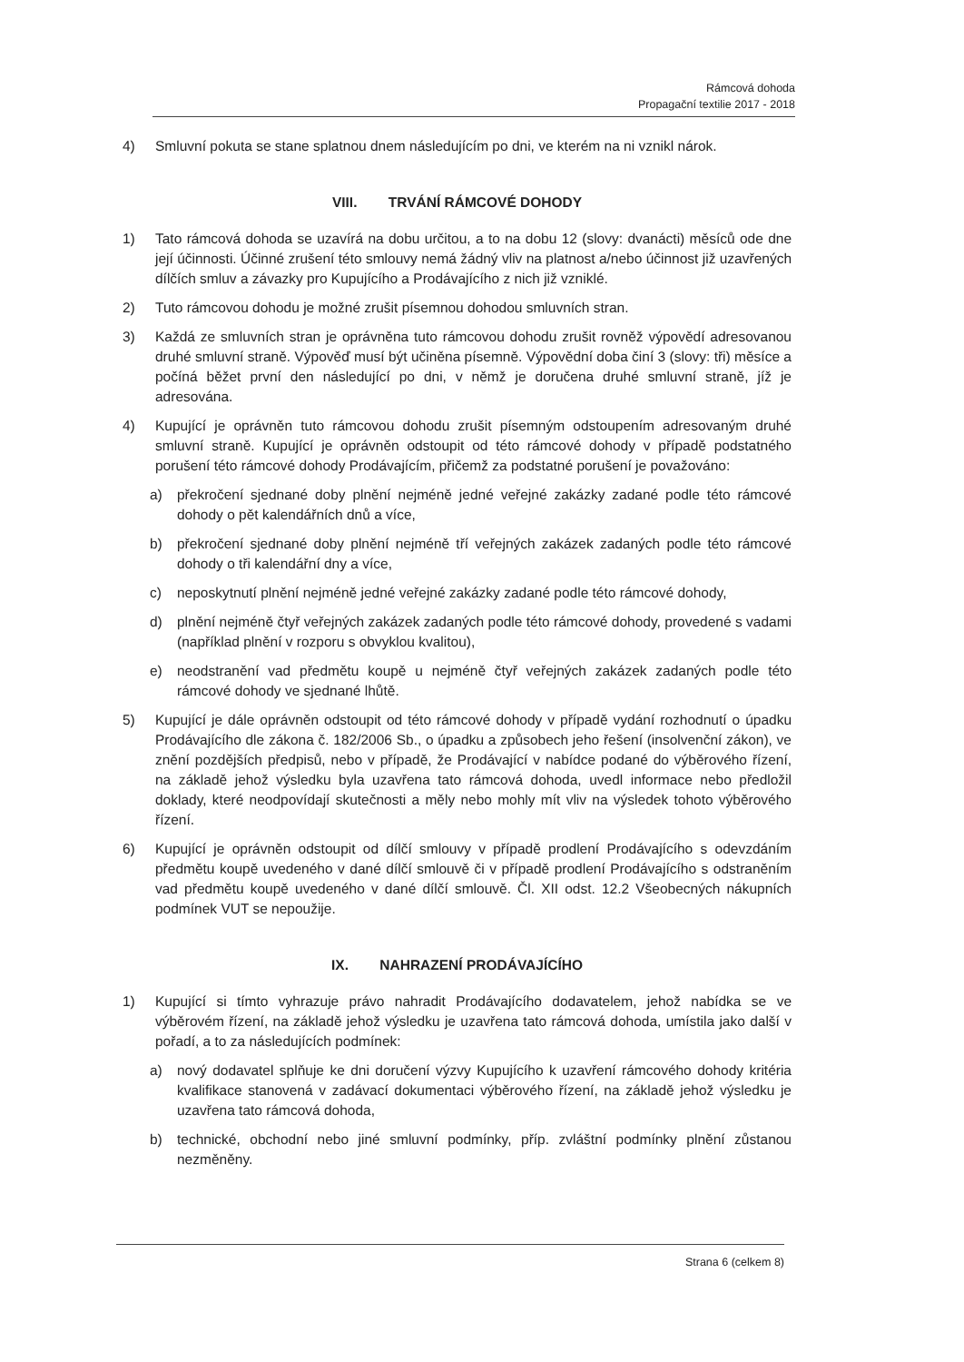Rámcová dohoda
Propagační textilie 2017 - 2018
4) Smluvní pokuta se stane splatnou dnem následujícím po dni, ve kterém na ni vznikl nárok.
VIII. TRVÁNÍ RÁMCOVÉ DOHODY
1) Tato rámcová dohoda se uzavírá na dobu určitou, a to na dobu 12 (slovy: dvanácti) měsíců ode dne její účinnosti. Účinné zrušení této smlouvy nemá žádný vliv na platnost a/nebo účinnost již uzavřených dílčích smluv a závazky pro Kupujícího a Prodávajícího z nich již vzniklé.
2) Tuto rámcovou dohodu je možné zrušit písemnou dohodou smluvních stran.
3) Každá ze smluvních stran je oprávněna tuto rámcovou dohodu zrušit rovněž výpovědí adresovanou druhé smluvní straně. Výpověď musí být učiněna písemně. Výpovědní doba činí 3 (slovy: tři) měsíce a počíná běžet první den následující po dni, v němž je doručena druhé smluvní straně, jíž je adresována.
4) Kupující je oprávněn tuto rámcovou dohodu zrušit písemným odstoupením adresovaným druhé smluvní straně. Kupující je oprávněn odstoupit od této rámcové dohody v případě podstatného porušení této rámcové dohody Prodávajícím, přičemž za podstatné porušení je považováno:
a) překročení sjednané doby plnění nejméně jedné veřejné zakázky zadané podle této rámcové dohody o pět kalendářních dnů a více,
b) překročení sjednané doby plnění nejméně tří veřejných zakázek zadaných podle této rámcové dohody o tři kalendářní dny a více,
c) neposkytnutí plnění nejméně jedné veřejné zakázky zadané podle této rámcové dohody,
d) plnění nejméně čtyř veřejných zakázek zadaných podle této rámcové dohody, provedené s vadami (například plnění v rozporu s obvyklou kvalitou),
e) neodstranění vad předmětu koupě u nejméně čtyř veřejných zakázek zadaných podle této rámcové dohody ve sjednané lhůtě.
5) Kupující je dále oprávněn odstoupit od této rámcové dohody v případě vydání rozhodnutí o úpadku Prodávajícího dle zákona č. 182/2006 Sb., o úpadku a způsobech jeho řešení (insolvenční zákon), ve znění pozdějších předpisů, nebo v případě, že Prodávající v nabídce podané do výběrového řízení, na základě jehož výsledku byla uzavřena tato rámcová dohoda, uvedl informace nebo předložil doklady, které neodpovídají skutečnosti a měly nebo mohly mít vliv na výsledek tohoto výběrového řízení.
6) Kupující je oprávněn odstoupit od dílčí smlouvy v případě prodlení Prodávajícího s odevzdáním předmětu koupě uvedeného v dané dílčí smlouvě či v případě prodlení Prodávajícího s odstraněním vad předmětu koupě uvedeného v dané dílčí smlouvě. Čl. XII odst. 12.2 Všeobecných nákupních podmínek VUT se nepoužije.
IX. NAHRAZENÍ PRODÁVAJÍCÍHO
1) Kupující si tímto vyhrazuje právo nahradit Prodávajícího dodavatelem, jehož nabídka se ve výběrovém řízení, na základě jehož výsledku je uzavřena tato rámcová dohoda, umístila jako další v pořadí, a to za následujících podmínek:
a) nový dodavatel splňuje ke dni doručení výzvy Kupujícího k uzavření rámcového dohody kritéria kvalifikace stanovená v zadávací dokumentaci výběrového řízení, na základě jehož výsledku je uzavřena tato rámcová dohoda,
b) technické, obchodní nebo jiné smluvní podmínky, příp. zvláštní podmínky plnění zůstanou nezměněny.
Strana 6 (celkem 8)